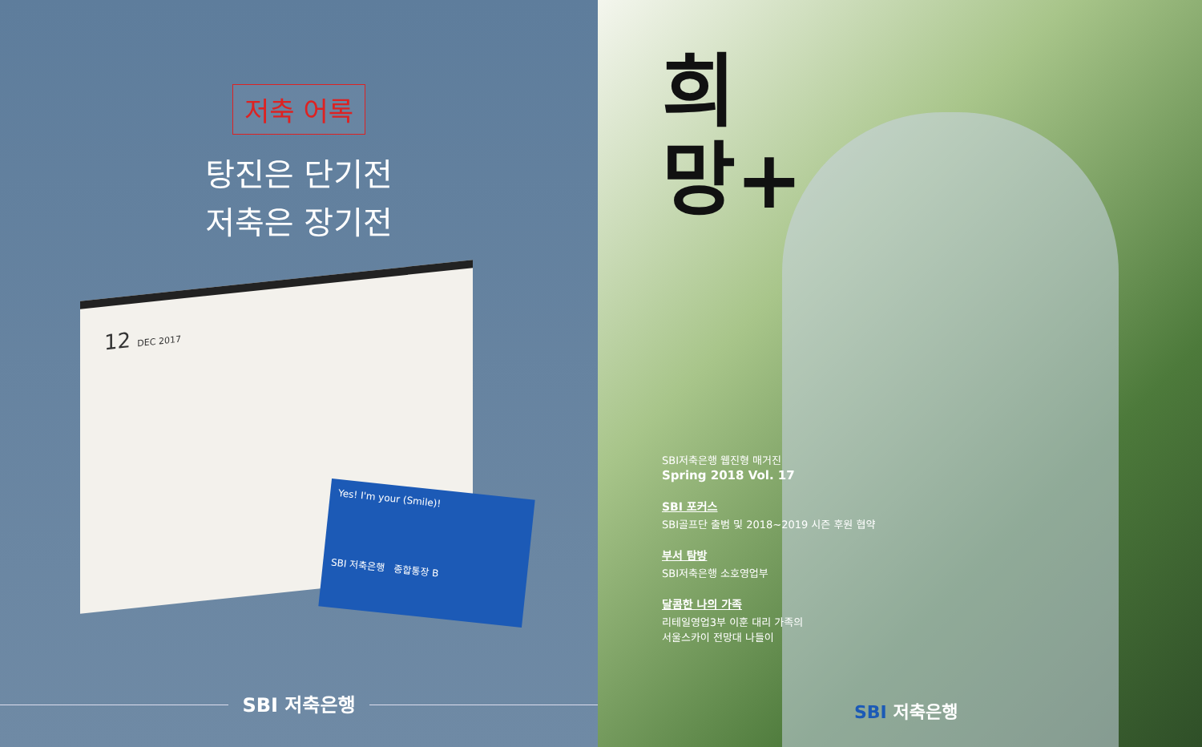저축 어록
탕진은 단기전
저축은 장기전
12 DEC 2017
Yes! I'm your (Smile)!
SBI 저축은행 종합통장 B
SBI 저축은행
희
망+
SBI저축은행 웹진형 매거진
Spring 2018 Vol. 17
SBI 포커스
SBI골프단 출범 및 2018~2019 시즌 후원 협약
부서 탐방
SBI저축은행 소호영업부
달콤한 나의 가족
리테일영업3부 이훈 대리 가족의
서울스카이 전망대 나들이
SBI 저축은행